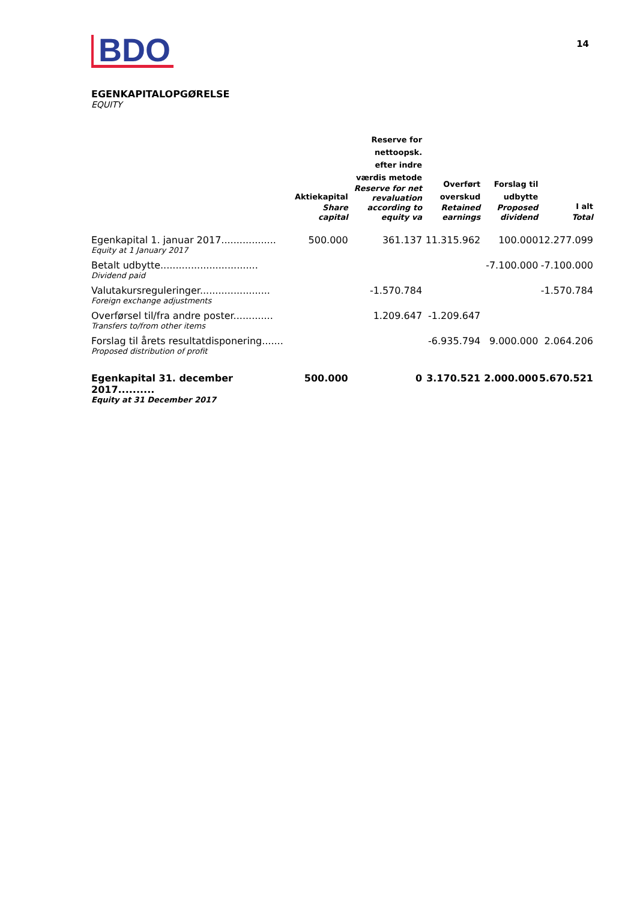BDO
14
EGENKAPITALOPGØRELSE
EQUITY
| | Aktiekapital Share capital | Reserve for nettoopsk. efter indre værdis metode Reserve for net revaluation according to equity va | Overført overskud Retained earnings | Forslag til udbytte Proposed dividend | I alt Total |
| --- | --- | --- | --- | --- | --- |
| Egenkapital 1. januar 2017.................. Equity at 1 January 2017 | 500.000 | 361.137 | 11.315.962 | 100.000 | 12.277.099 |
| Betalt udbytte................................ Dividend paid | | | | -7.100.000 | -7.100.000 |
| Valutakursreguleringer....................... Foreign exchange adjustments | | -1.570.784 | | | -1.570.784 |
| Overførsel til/fra andre poster............. Transfers to/from other items | | 1.209.647 | -1.209.647 | | |
| Forslag til årets resultatdisponering....... Proposed distribution of profit | | | -6.935.794 | 9.000.000 | 2.064.206 |
| Egenkapital 31. december 2017.......... Equity at 31 December 2017 | 500.000 | 0 | 3.170.521 | 2.000.000 | 5.670.521 |